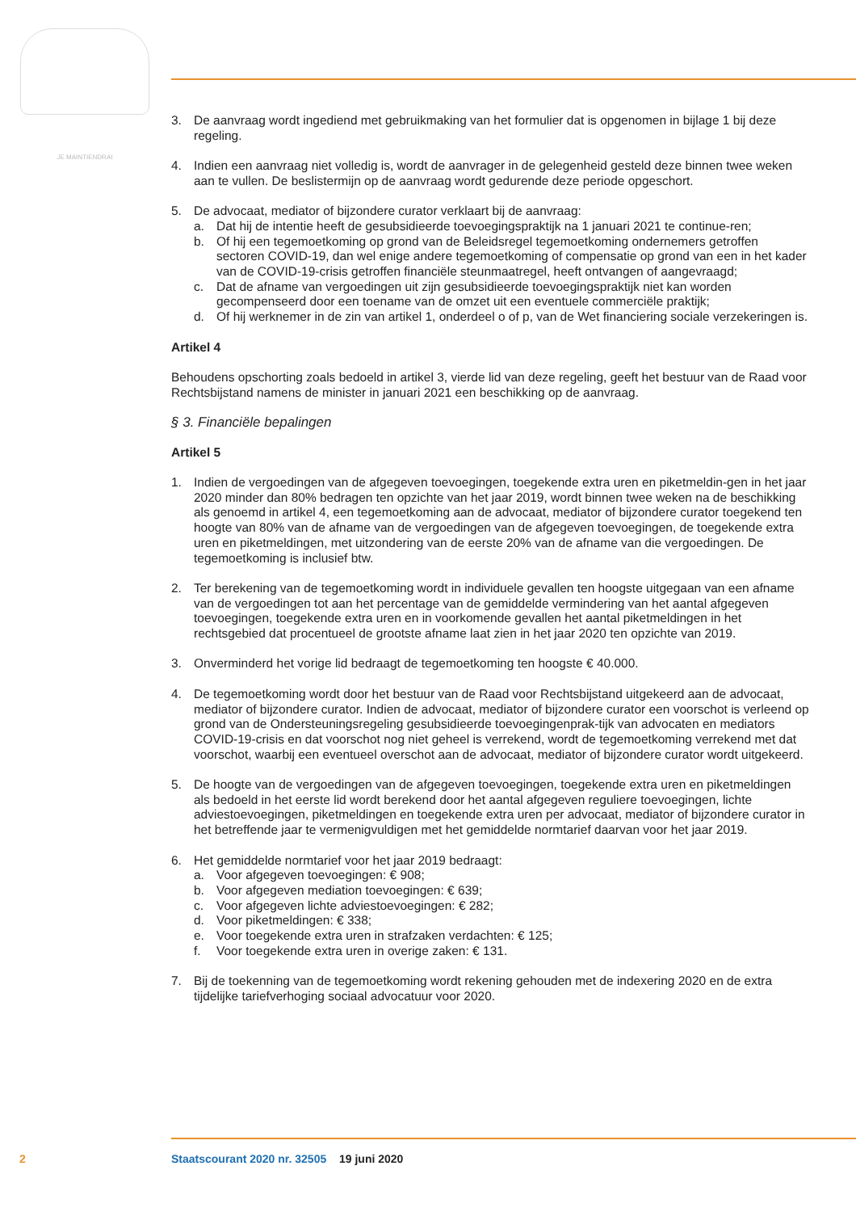JE MAINTIENDRAI
3. De aanvraag wordt ingediend met gebruikmaking van het formulier dat is opgenomen in bijlage 1 bij deze regeling.
4. Indien een aanvraag niet volledig is, wordt de aanvrager in de gelegenheid gesteld deze binnen twee weken aan te vullen. De beslistermijn op de aanvraag wordt gedurende deze periode opgeschort.
5. De advocaat, mediator of bijzondere curator verklaart bij de aanvraag:
a. Dat hij de intentie heeft de gesubsidieerde toevoegingspraktijk na 1 januari 2021 te continue-ren;
b. Of hij een tegemoetkoming op grond van de Beleidsregel tegemoetkoming ondernemers getroffen sectoren COVID-19, dan wel enige andere tegemoetkoming of compensatie op grond van een in het kader van de COVID-19-crisis getroffen financiële steunmaatregel, heeft ontvangen of aangevraagd;
c. Dat de afname van vergoedingen uit zijn gesubsidieerde toevoegingspraktijk niet kan worden gecompenseerd door een toename van de omzet uit een eventuele commerciële praktijk;
d. Of hij werknemer in de zin van artikel 1, onderdeel o of p, van de Wet financiering sociale verzekeringen is.
Artikel 4
Behoudens opschorting zoals bedoeld in artikel 3, vierde lid van deze regeling, geeft het bestuur van de Raad voor Rechtsbijstand namens de minister in januari 2021 een beschikking op de aanvraag.
§ 3. Financiële bepalingen
Artikel 5
1. Indien de vergoedingen van de afgegeven toevoegingen, toegekende extra uren en piketmeldin-gen in het jaar 2020 minder dan 80% bedragen ten opzichte van het jaar 2019, wordt binnen twee weken na de beschikking als genoemd in artikel 4, een tegemoetkoming aan de advocaat, mediator of bijzondere curator toegekend ten hoogte van 80% van de afname van de vergoedingen van de afgegeven toevoegingen, de toegekende extra uren en piketmeldingen, met uitzondering van de eerste 20% van de afname van die vergoedingen. De tegemoetkoming is inclusief btw.
2. Ter berekening van de tegemoetkoming wordt in individuele gevallen ten hoogste uitgegaan van een afname van de vergoedingen tot aan het percentage van de gemiddelde vermindering van het aantal afgegeven toevoegingen, toegekende extra uren en in voorkomende gevallen het aantal piketmeldingen in het rechtsgebied dat procentueel de grootste afname laat zien in het jaar 2020 ten opzichte van 2019.
3. Onverminderd het vorige lid bedraagt de tegemoetkoming ten hoogste € 40.000.
4. De tegemoetkoming wordt door het bestuur van de Raad voor Rechtsbijstand uitgekeerd aan de advocaat, mediator of bijzondere curator. Indien de advocaat, mediator of bijzondere curator een voorschot is verleend op grond van de Ondersteuningsregeling gesubsidieerde toevoegingenprak-tijk van advocaten en mediators COVID-19-crisis en dat voorschot nog niet geheel is verrekend, wordt de tegemoetkoming verrekend met dat voorschot, waarbij een eventueel overschot aan de advocaat, mediator of bijzondere curator wordt uitgekeerd.
5. De hoogte van de vergoedingen van de afgegeven toevoegingen, toegekende extra uren en piketmeldingen als bedoeld in het eerste lid wordt berekend door het aantal afgegeven reguliere toevoegingen, lichte adviestoevoegingen, piketmeldingen en toegekende extra uren per advocaat, mediator of bijzondere curator in het betreffende jaar te vermenigvuldigen met het gemiddelde normtarief daarvan voor het jaar 2019.
6. Het gemiddelde normtarief voor het jaar 2019 bedraagt:
a. Voor afgegeven toevoegingen: € 908;
b. Voor afgegeven mediation toevoegingen: € 639;
c. Voor afgegeven lichte adviestoevoegingen: € 282;
d. Voor piketmeldingen: € 338;
e. Voor toegekende extra uren in strafzaken verdachten: € 125;
f. Voor toegekende extra uren in overige zaken: € 131.
7. Bij de toekenning van de tegemoetkoming wordt rekening gehouden met de indexering 2020 en de extra tijdelijke tariefverhoging sociaal advocatuur voor 2020.
2 Staatscourant 2020 nr. 32505 19 juni 2020